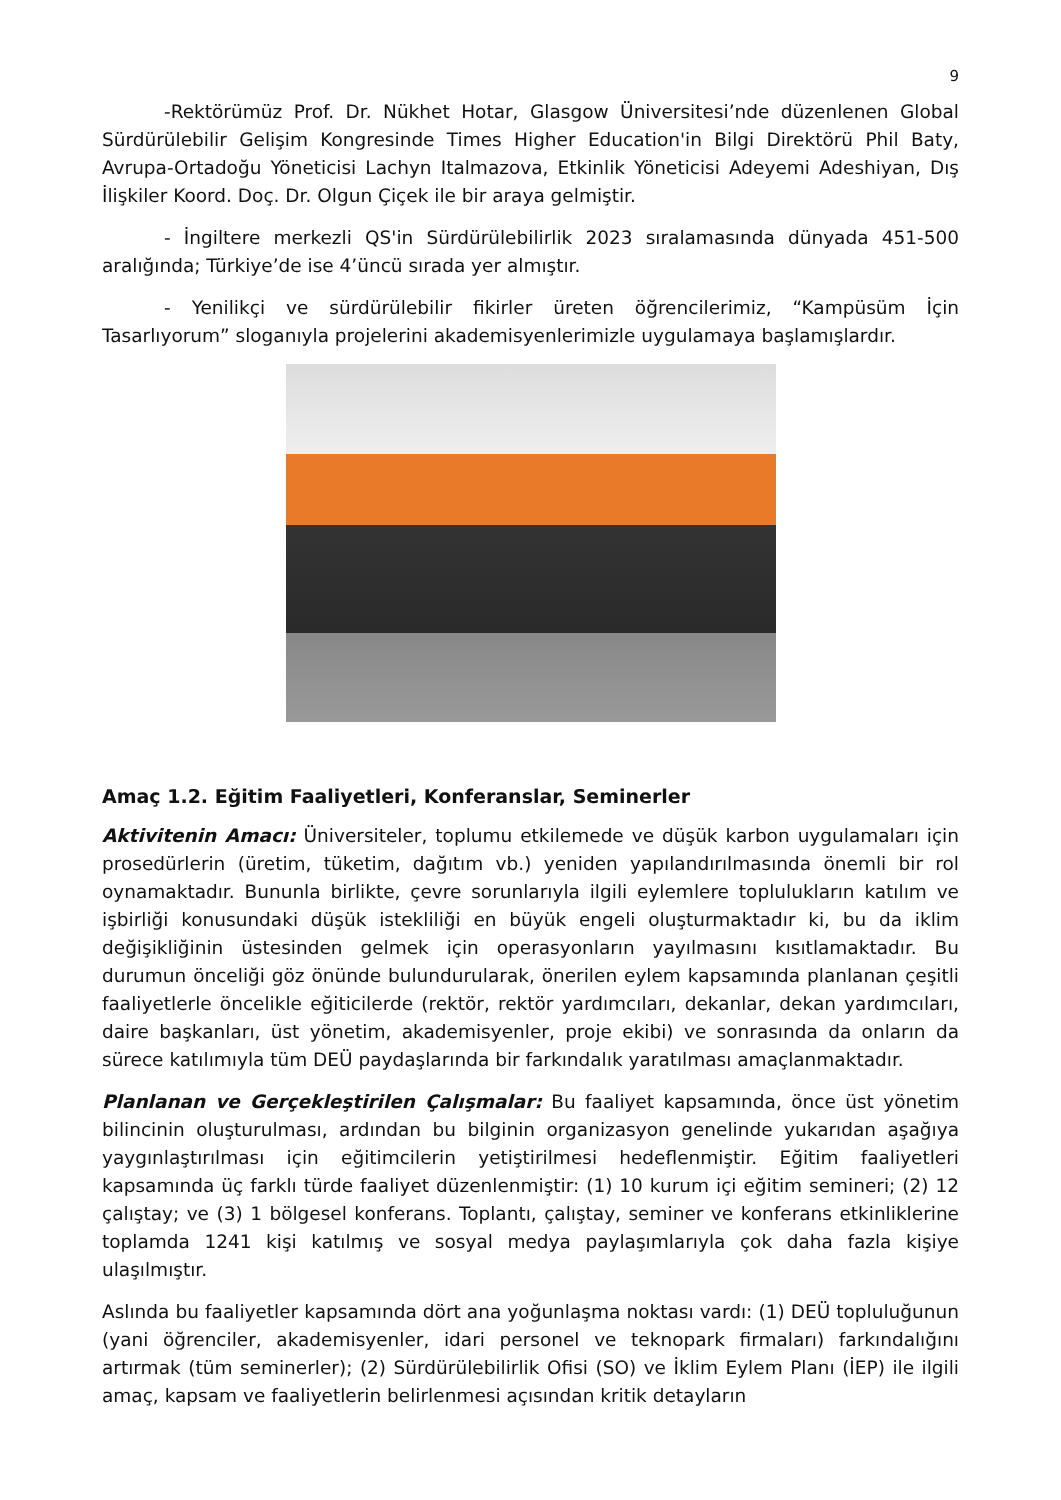9
-Rektörümüz Prof. Dr. Nükhet Hotar, Glasgow Üniversitesi’nde düzenlenen Global Sürdürülebilir Gelişim Kongresinde Times Higher Education'in Bilgi Direktörü Phil Baty, Avrupa-Ortadoğu Yöneticisi Lachyn Italmazova, Etkinlik Yöneticisi Adeyemi Adeshiyan, Dış İlişkiler Koord. Doç. Dr. Olgun Çiçek ile bir araya gelmiştir.
- İngiltere merkezli QS'in Sürdürülebilirlik 2023 sıralamasında dünyada 451-500 aralığında; Türkiye’de ise 4’üncü sırada yer almıştır.
- Yenilikçi ve sürdürülebilir fikirler üreten öğrencilerimiz, “Kampüsüm İçin Tasarlıyorum” sloganıyla projelerini akademisyenlerimizle uygulamaya başlamışlardır.
Amaç 1.2. Eğitim Faaliyetleri, Konferanslar, Seminerler
Aktivitenin Amacı: Üniversiteler, toplumu etkilemede ve düşük karbon uygulamaları için prosedürlerin (üretim, tüketim, dağıtım vb.) yeniden yapılandırılmasında önemli bir rol oynamaktadır. Bununla birlikte, çevre sorunlarıyla ilgili eylemlere toplulukların katılım ve işbirliği konusundaki düşük istekliliği en büyük engeli oluşturmaktadır ki, bu da iklim değişikliğinin üstesinden gelmek için operasyonların yayılmasını kısıtlamaktadır. Bu durumun önceliği göz önünde bulundurularak, önerilen eylem kapsamında planlanan çeşitli faaliyetlerle öncelikle eğiticilerde (rektör, rektör yardımcıları, dekanlar, dekan yardımcıları, daire başkanları, üst yönetim, akademisyenler, proje ekibi) ve sonrasında da onların da sürece katılımıyla tüm DEÜ paydaşlarında bir farkındalık yaratılması amaçlanmaktadır.
Planlanan ve Gerçekleştirilen Çalışmalar: Bu faaliyet kapsamında, önce üst yönetim bilincinin oluşturulması, ardından bu bilginin organizasyon genelinde yukarıdan aşağıya yaygınlaştırılması için eğitimcilerin yetiştirilmesi hedeflenmiştir. Eğitim faaliyetleri kapsamında üç farklı türde faaliyet düzenlenmiştir: (1) 10 kurum içi eğitim semineri; (2) 12 çalıştay; ve (3) 1 bölgesel konferans. Toplantı, çalıştay, seminer ve konferans etkinliklerine toplamda 1241 kişi katılmış ve sosyal medya paylaşımlarıyla çok daha fazla kişiye ulaşılmıştır.
Aslında bu faaliyetler kapsamında dört ana yoğunlaşma noktası vardı: (1) DEÜ topluluğunun (yani öğrenciler, akademisyenler, idari personel ve teknopark firmaları) farkındalığını artırmak (tüm seminerler); (2) Sürdürülebilirlik Ofisi (SO) ve İklim Eylem Planı (İEP) ile ilgili amaç, kapsam ve faaliyetlerin belirlenmesi açısından kritik detayların